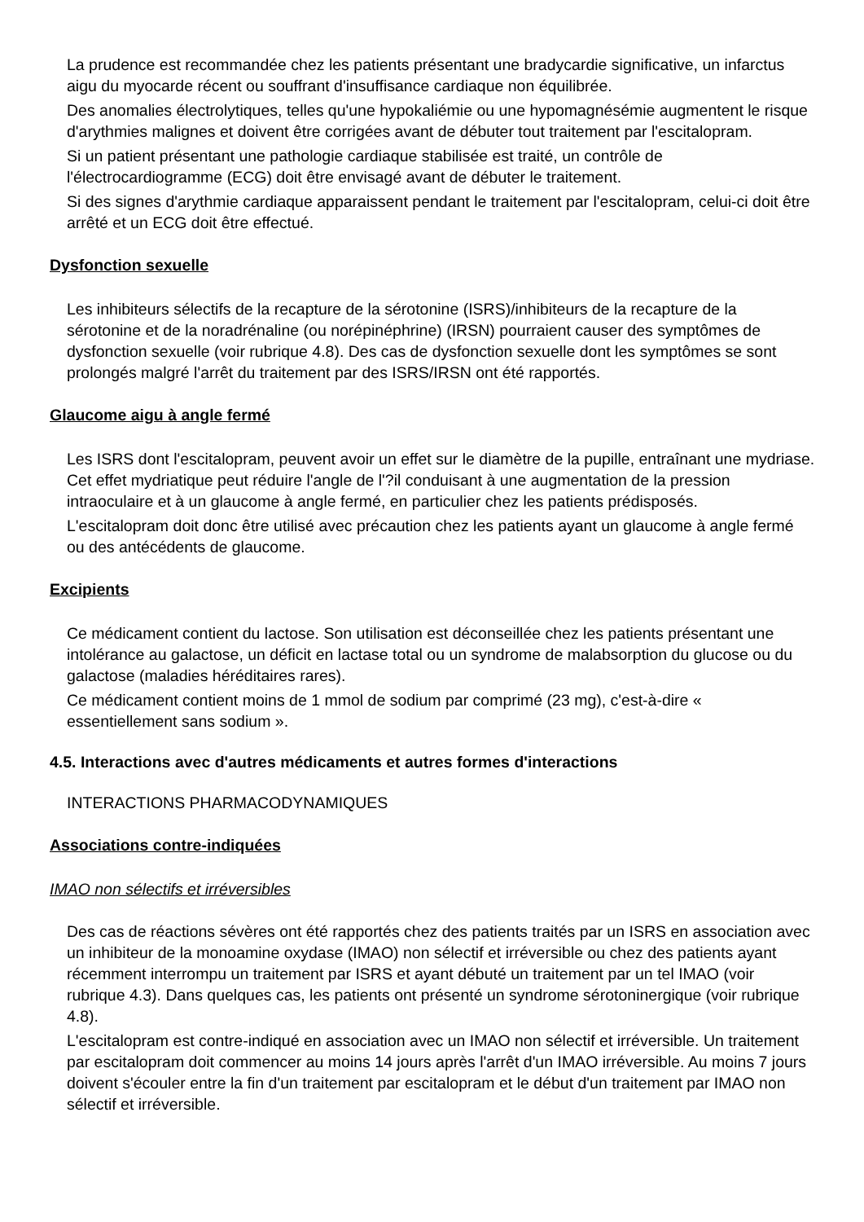La prudence est recommandée chez les patients présentant une bradycardie significative, un infarctus aigu du myocarde récent ou souffrant d'insuffisance cardiaque non équilibrée.
Des anomalies électrolytiques, telles qu'une hypokaliémie ou une hypomagnésémie augmentent le risque d'arythmies malignes et doivent être corrigées avant de débuter tout traitement par l'escitalopram.
Si un patient présentant une pathologie cardiaque stabilisée est traité, un contrôle de l'électrocardiogramme (ECG) doit être envisagé avant de débuter le traitement.
Si des signes d'arythmie cardiaque apparaissent pendant le traitement par l'escitalopram, celui-ci doit être arrêté et un ECG doit être effectué.
Dysfonction sexuelle
Les inhibiteurs sélectifs de la recapture de la sérotonine (ISRS)/inhibiteurs de la recapture de la sérotonine et de la noradrénaline (ou norépinéphrine) (IRSN) pourraient causer des symptômes de dysfonction sexuelle (voir rubrique 4.8). Des cas de dysfonction sexuelle dont les symptômes se sont prolongés malgré l'arrêt du traitement par des ISRS/IRSN ont été rapportés.
Glaucome aigu à angle fermé
Les ISRS dont l'escitalopram, peuvent avoir un effet sur le diamètre de la pupille, entraînant une mydriase. Cet effet mydriatique peut réduire l'angle de l'?il conduisant à une augmentation de la pression intraoculaire et à un glaucome à angle fermé, en particulier chez les patients prédisposés.
L'escitalopram doit donc être utilisé avec précaution chez les patients ayant un glaucome à angle fermé ou des antécédents de glaucome.
Excipients
Ce médicament contient du lactose. Son utilisation est déconseillée chez les patients présentant une intolérance au galactose, un déficit en lactase total ou un syndrome de malabsorption du glucose ou du galactose (maladies héréditaires rares).
Ce médicament contient moins de 1 mmol de sodium par comprimé (23 mg), c'est-à-dire « essentiellement sans sodium ».
4.5. Interactions avec d'autres médicaments et autres formes d'interactions
INTERACTIONS PHARMACODYNAMIQUES
Associations contre-indiquées
IMAO non sélectifs et irréversibles
Des cas de réactions sévères ont été rapportés chez des patients traités par un ISRS en association avec un inhibiteur de la monoamine oxydase (IMAO) non sélectif et irréversible ou chez des patients ayant récemment interrompu un traitement par ISRS et ayant débuté un traitement par un tel IMAO (voir rubrique 4.3). Dans quelques cas, les patients ont présenté un syndrome sérotoninergique (voir rubrique 4.8).
L'escitalopram est contre-indiqué en association avec un IMAO non sélectif et irréversible. Un traitement par escitalopram doit commencer au moins 14 jours après l'arrêt d'un IMAO irréversible. Au moins 7 jours doivent s'écouler entre la fin d'un traitement par escitalopram et le début d'un traitement par IMAO non sélectif et irréversible.